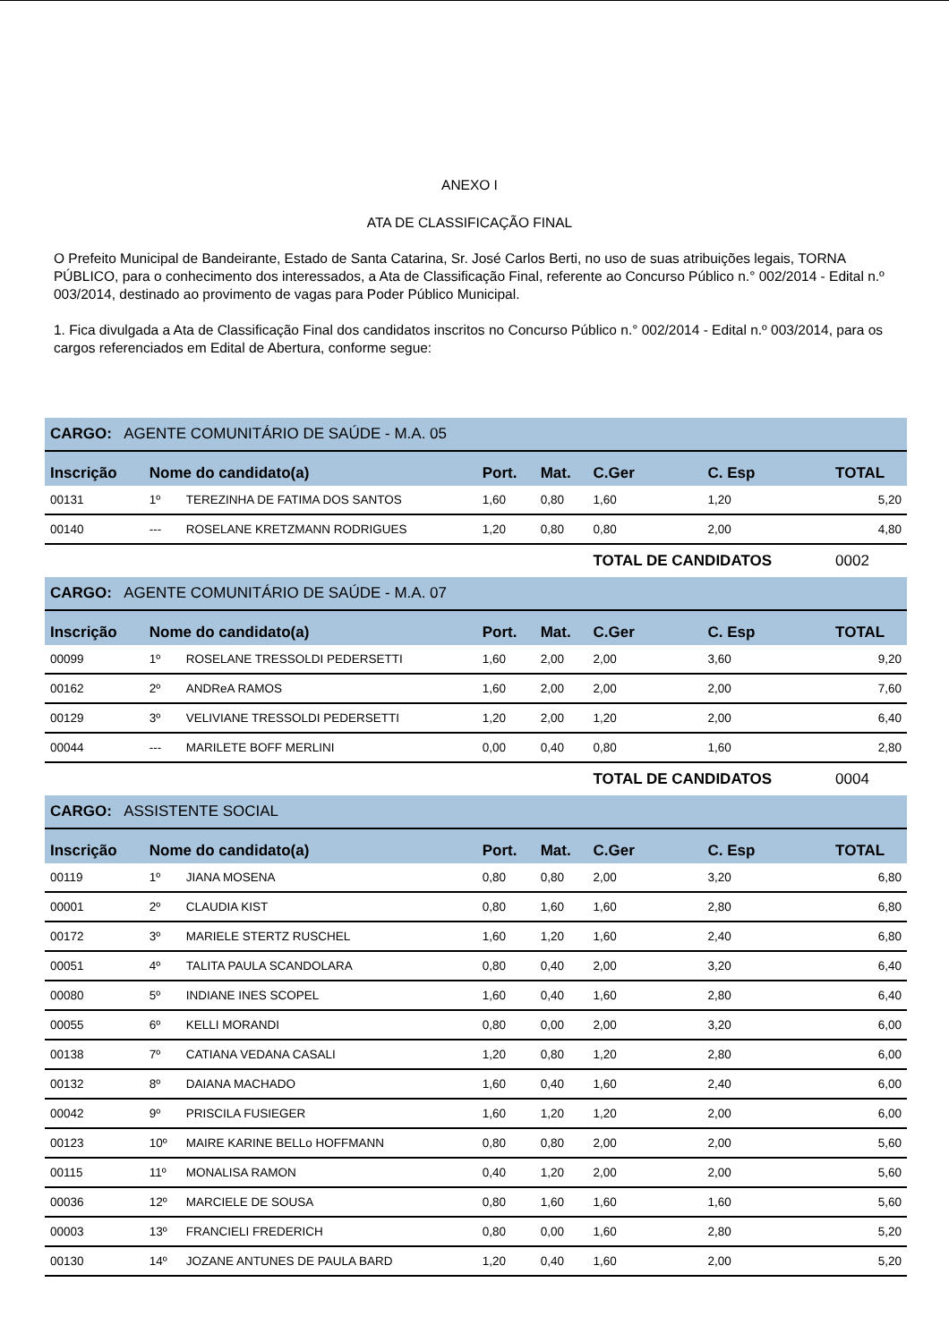ANEXO I
ATA DE CLASSIFICAÇÃO FINAL
O Prefeito Municipal de Bandeirante, Estado de Santa Catarina, Sr. José Carlos Berti, no uso de suas atribuições legais, TORNA PÚBLICO, para o conhecimento dos interessados, a Ata de Classificação Final, referente ao Concurso Público n.° 002/2014 - Edital n.º 003/2014, destinado ao provimento de vagas para Poder Público Municipal.
1. Fica divulgada a Ata de Classificação Final dos candidatos inscritos no Concurso Público n.° 002/2014 - Edital n.º 003/2014, para os cargos referenciados em Edital de Abertura, conforme segue:
| CARGO: AGENTE COMUNITÁRIO DE SAÚDE - M.A. 05 | | | | | | | |
| Inscrição | Nome do candidato(a) | | Port. | Mat. | C.Ger | C. Esp | TOTAL |
| 00131 | 1º | TEREZINHA DE FATIMA DOS SANTOS | 1,60 | 0,80 | 1,60 | 1,20 | 5,20 |
| 00140 | --- | ROSELANE KRETZMANN RODRIGUES | 1,20 | 0,80 | 0,80 | 2,00 | 4,80 |
| | | | | | TOTAL DE CANDIDATOS | | 0002 |
| CARGO: AGENTE COMUNITÁRIO DE SAÚDE - M.A. 07 | | | | | | | |
| Inscrição | Nome do candidato(a) | | Port. | Mat. | C.Ger | C. Esp | TOTAL |
| 00099 | 1º | ROSELANE TRESSOLDI PEDERSETTI | 1,60 | 2,00 | 2,00 | 3,60 | 9,20 |
| 00162 | 2º | ANDReA RAMOS | 1,60 | 2,00 | 2,00 | 2,00 | 7,60 |
| 00129 | 3º | VELIVIANE TRESSOLDI PEDERSETTI | 1,20 | 2,00 | 1,20 | 2,00 | 6,40 |
| 00044 | --- | MARILETE BOFF MERLINI | 0,00 | 0,40 | 0,80 | 1,60 | 2,80 |
| | | | | | TOTAL DE CANDIDATOS | | 0004 |
| CARGO: ASSISTENTE SOCIAL | | | | | | | |
| Inscrição | Nome do candidato(a) | | Port. | Mat. | C.Ger | C. Esp | TOTAL |
| 00119 | 1º | JIANA MOSENA | 0,80 | 0,80 | 2,00 | 3,20 | 6,80 |
| 00001 | 2º | CLAUDIA KIST | 0,80 | 1,60 | 1,60 | 2,80 | 6,80 |
| 00172 | 3º | MARIELE STERTZ RUSCHEL | 1,60 | 1,20 | 1,60 | 2,40 | 6,80 |
| 00051 | 4º | TALITA PAULA SCANDOLARA | 0,80 | 0,40 | 2,00 | 3,20 | 6,40 |
| 00080 | 5º | INDIANE INES SCOPEL | 1,60 | 0,40 | 1,60 | 2,80 | 6,40 |
| 00055 | 6º | KELLI MORANDI | 0,80 | 0,00 | 2,00 | 3,20 | 6,00 |
| 00138 | 7º | CATIANA VEDANA CASALI | 1,20 | 0,80 | 1,20 | 2,80 | 6,00 |
| 00132 | 8º | DAIANA MACHADO | 1,60 | 0,40 | 1,60 | 2,40 | 6,00 |
| 00042 | 9º | PRISCILA FUSIEGER | 1,60 | 1,20 | 1,20 | 2,00 | 6,00 |
| 00123 | 10º | MAIRE KARINE BELLo HOFFMANN | 0,80 | 0,80 | 2,00 | 2,00 | 5,60 |
| 00115 | 11º | MONALISA RAMON | 0,40 | 1,20 | 2,00 | 2,00 | 5,60 |
| 00036 | 12º | MARCIELE DE SOUSA | 0,80 | 1,60 | 1,60 | 1,60 | 5,60 |
| 00003 | 13º | FRANCIELI FREDERICH | 0,80 | 0,00 | 1,60 | 2,80 | 5,20 |
| 00130 | 14º | JOZANE ANTUNES DE PAULA BARD | 1,20 | 0,40 | 1,60 | 2,00 | 5,20 |